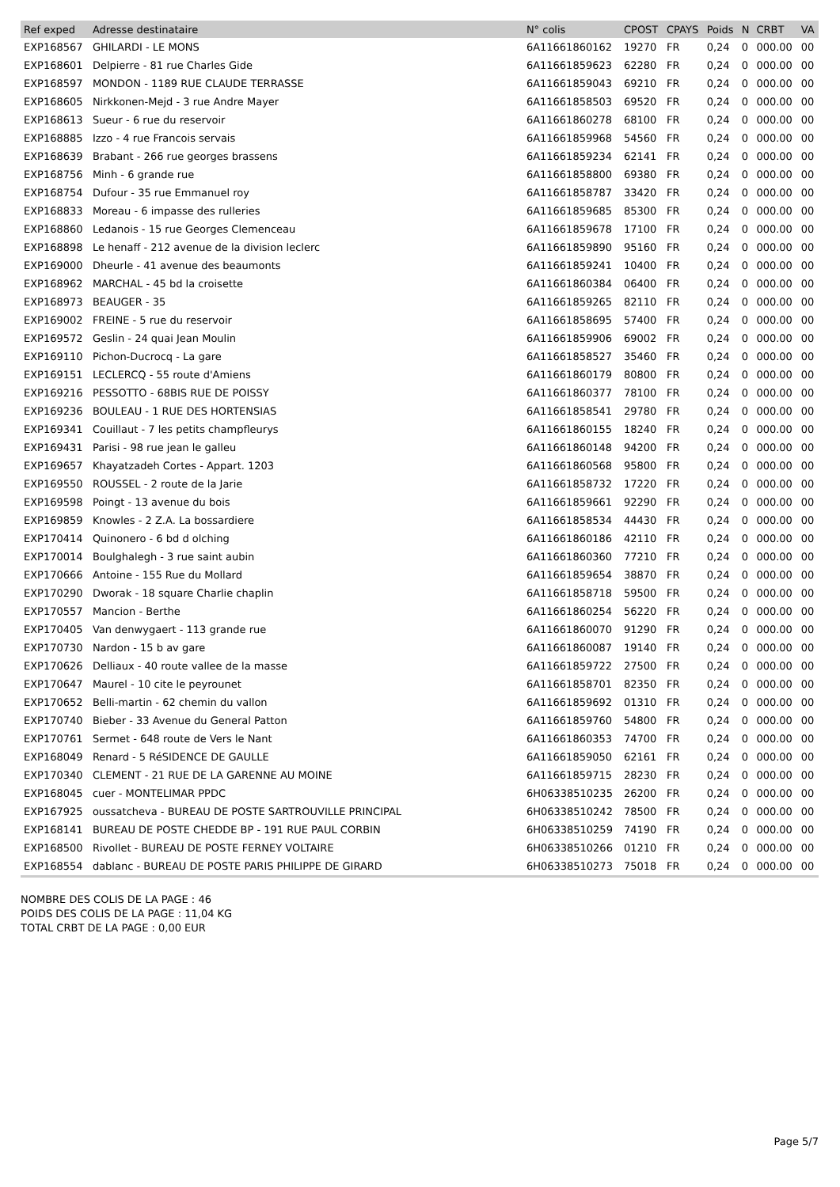| Ref exped | Adresse destinataire | N° colis | CPOST | CPAYS | Poids | N | CRBT | VA |
| --- | --- | --- | --- | --- | --- | --- | --- | --- |
| EXP168567 | GHILARDI - LE MONS | 6A11661860162 | 19270 | FR | 0,24 | 0 | 000.00 | 00 |
| EXP168601 | Delpierre - 81 rue Charles Gide | 6A11661859623 | 62280 | FR | 0,24 | 0 | 000.00 | 00 |
| EXP168597 | MONDON - 1189 RUE CLAUDE TERRASSE | 6A11661859043 | 69210 | FR | 0,24 | 0 | 000.00 | 00 |
| EXP168605 | Nirkkonen-Mejd - 3 rue Andre Mayer | 6A11661858503 | 69520 | FR | 0,24 | 0 | 000.00 | 00 |
| EXP168613 | Sueur - 6 rue du reservoir | 6A11661860278 | 68100 | FR | 0,24 | 0 | 000.00 | 00 |
| EXP168885 | Izzo - 4 rue Francois servais | 6A11661859968 | 54560 | FR | 0,24 | 0 | 000.00 | 00 |
| EXP168639 | Brabant - 266 rue georges brassens | 6A11661859234 | 62141 | FR | 0,24 | 0 | 000.00 | 00 |
| EXP168756 | Minh - 6 grande rue | 6A11661858800 | 69380 | FR | 0,24 | 0 | 000.00 | 00 |
| EXP168754 | Dufour - 35 rue Emmanuel roy | 6A11661858787 | 33420 | FR | 0,24 | 0 | 000.00 | 00 |
| EXP168833 | Moreau - 6 impasse des rulleries | 6A11661859685 | 85300 | FR | 0,24 | 0 | 000.00 | 00 |
| EXP168860 | Ledanois - 15 rue Georges Clemenceau | 6A11661859678 | 17100 | FR | 0,24 | 0 | 000.00 | 00 |
| EXP168898 | Le henaff - 212 avenue de la division leclerc | 6A11661859890 | 95160 | FR | 0,24 | 0 | 000.00 | 00 |
| EXP169000 | Dheurle - 41 avenue des beaumonts | 6A11661859241 | 10400 | FR | 0,24 | 0 | 000.00 | 00 |
| EXP168962 | MARCHAL - 45 bd la croisette | 6A11661860384 | 06400 | FR | 0,24 | 0 | 000.00 | 00 |
| EXP168973 | BEAUGER - 35 | 6A11661859265 | 82110 | FR | 0,24 | 0 | 000.00 | 00 |
| EXP169002 | FREINE - 5 rue du reservoir | 6A11661858695 | 57400 | FR | 0,24 | 0 | 000.00 | 00 |
| EXP169572 | Geslin - 24 quai Jean Moulin | 6A11661859906 | 69002 | FR | 0,24 | 0 | 000.00 | 00 |
| EXP169110 | Pichon-Ducrocq - La gare | 6A11661858527 | 35460 | FR | 0,24 | 0 | 000.00 | 00 |
| EXP169151 | LECLERCQ - 55 route d'Amiens | 6A11661860179 | 80800 | FR | 0,24 | 0 | 000.00 | 00 |
| EXP169216 | PESSOTTO - 68BIS RUE DE POISSY | 6A11661860377 | 78100 | FR | 0,24 | 0 | 000.00 | 00 |
| EXP169236 | BOULEAU - 1 RUE DES HORTENSIAS | 6A11661858541 | 29780 | FR | 0,24 | 0 | 000.00 | 00 |
| EXP169341 | Couillaut - 7 les petits champfleurys | 6A11661860155 | 18240 | FR | 0,24 | 0 | 000.00 | 00 |
| EXP169431 | Parisi - 98 rue jean le galleu | 6A11661860148 | 94200 | FR | 0,24 | 0 | 000.00 | 00 |
| EXP169657 | Khayatzadeh Cortes - Appart. 1203 | 6A11661860568 | 95800 | FR | 0,24 | 0 | 000.00 | 00 |
| EXP169550 | ROUSSEL - 2 route de la Jarie | 6A11661858732 | 17220 | FR | 0,24 | 0 | 000.00 | 00 |
| EXP169598 | Poingt - 13 avenue du bois | 6A11661859661 | 92290 | FR | 0,24 | 0 | 000.00 | 00 |
| EXP169859 | Knowles - 2 Z.A. La bossardiere | 6A11661858534 | 44430 | FR | 0,24 | 0 | 000.00 | 00 |
| EXP170414 | Quinonero - 6 bd d olching | 6A11661860186 | 42110 | FR | 0,24 | 0 | 000.00 | 00 |
| EXP170014 | Boulghalegh - 3 rue saint aubin | 6A11661860360 | 77210 | FR | 0,24 | 0 | 000.00 | 00 |
| EXP170666 | Antoine - 155 Rue du Mollard | 6A11661859654 | 38870 | FR | 0,24 | 0 | 000.00 | 00 |
| EXP170290 | Dworak - 18 square Charlie chaplin | 6A11661858718 | 59500 | FR | 0,24 | 0 | 000.00 | 00 |
| EXP170557 | Mancion - Berthe | 6A11661860254 | 56220 | FR | 0,24 | 0 | 000.00 | 00 |
| EXP170405 | Van denwygaert - 113 grande rue | 6A11661860070 | 91290 | FR | 0,24 | 0 | 000.00 | 00 |
| EXP170730 | Nardon - 15 b av gare | 6A11661860087 | 19140 | FR | 0,24 | 0 | 000.00 | 00 |
| EXP170626 | Delliaux - 40 route vallee de la masse | 6A11661859722 | 27500 | FR | 0,24 | 0 | 000.00 | 00 |
| EXP170647 | Maurel - 10 cite le peyrounet | 6A11661858701 | 82350 | FR | 0,24 | 0 | 000.00 | 00 |
| EXP170652 | Belli-martin - 62 chemin du vallon | 6A11661859692 | 01310 | FR | 0,24 | 0 | 000.00 | 00 |
| EXP170740 | Bieber - 33 Avenue du General Patton | 6A11661859760 | 54800 | FR | 0,24 | 0 | 000.00 | 00 |
| EXP170761 | Sermet - 648 route de Vers le Nant | 6A11661860353 | 74700 | FR | 0,24 | 0 | 000.00 | 00 |
| EXP168049 | Renard - 5 RéSIDENCE DE GAULLE | 6A11661859050 | 62161 | FR | 0,24 | 0 | 000.00 | 00 |
| EXP170340 | CLEMENT - 21 RUE DE LA GARENNE AU MOINE | 6A11661859715 | 28230 | FR | 0,24 | 0 | 000.00 | 00 |
| EXP168045 | cuer - MONTELIMAR PPDC | 6H06338510235 | 26200 | FR | 0,24 | 0 | 000.00 | 00 |
| EXP167925 | oussatcheva - BUREAU DE POSTE SARTROUVILLE PRINCIPAL | 6H06338510242 | 78500 | FR | 0,24 | 0 | 000.00 | 00 |
| EXP168141 | BUREAU DE POSTE CHEDDE BP - 191 RUE PAUL CORBIN | 6H06338510259 | 74190 | FR | 0,24 | 0 | 000.00 | 00 |
| EXP168500 | Rivollet - BUREAU DE POSTE FERNEY VOLTAIRE | 6H06338510266 | 01210 | FR | 0,24 | 0 | 000.00 | 00 |
| EXP168554 | dablanc - BUREAU DE POSTE PARIS PHILIPPE DE GIRARD | 6H06338510273 | 75018 | FR | 0,24 | 0 | 000.00 | 00 |
NOMBRE DES COLIS DE LA PAGE : 46
POIDS DES COLIS DE LA PAGE : 11,04 KG
TOTAL CRBT DE LA PAGE : 0,00 EUR
Page 5/7